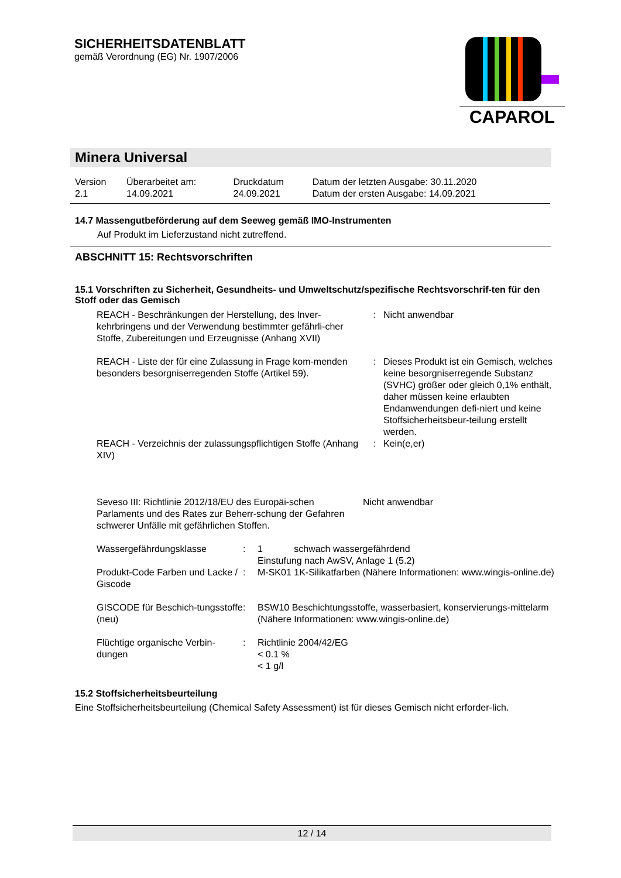SICHERHEITSDATENBLATT
gemäß Verordnung (EG) Nr. 1907/2006
CAPAROL
Minera Universal
| Version 2.1 | Überarbeitet am: 14.09.2021 | Druckdatum 24.09.2021 | Datum der letzten Ausgabe: 30.11.2020 Datum der ersten Ausgabe: 14.09.2021 |
14.7 Massengutbeförderung auf dem Seeweg gemäß IMO-Instrumenten
Auf Produkt im Lieferzustand nicht zutreffend.
ABSCHNITT 15: Rechtsvorschriften
15.1 Vorschriften zu Sicherheit, Gesundheits- und Umweltschutz/spezifische Rechtsvorschrif-ten für den Stoff oder das Gemisch
| REACH - Beschränkungen der Herstellung, des Inver-kehrbringens und der Verwendung bestimmter gefährli-cher Stoffe, Zubereitungen und Erzeugnisse (Anhang XVII) | : | Nicht anwendbar |
| REACH - Liste der für eine Zulassung in Frage kom-menden besonders besorgniserregenden Stoffe (Artikel 59). | : | Dieses Produkt ist ein Gemisch, welches keine besorgniserregende Substanz (SVHC) größer oder gleich 0,1% enthält, daher müssen keine erlaubten Endanwendungen defi-niert und keine Stoffsicherheitsbeur-teilung erstellt werden. |
| REACH - Verzeichnis der zulassungspflichtigen Stoffe (Anhang XIV) | : | Kein(e,er) |
| Seveso III: Richtlinie 2012/18/EU des Europäi-schen Parlaments und des Rates zur Beherr-schung der Gefahren schwerer Unfälle mit gefährlichen Stoffen. | Nicht anwendbar |
| Wassergefährdungsklasse | : | 1 schwach wassergefährdend Einstufung nach AwSV, Anlage 1 (5.2) |
| Produkt-Code Farben und Lacke / Giscode | : | M-SK01 1K-Silikatfarben (Nähere Informationen: www.wingis-online.de) |
| GISCODE für Beschich-tungsstoffe (neu) | : | BSW10 Beschichtungsstoffe, wasserbasiert, konservierungs-mittelarm (Nähere Informationen: www.wingis-online.de) |
| Flüchtige organische Verbin-dungen | : | Richtlinie 2004/42/EG < 0.1 % < 1 g/l |
15.2 Stoffsicherheitsbeurteilung
Eine Stoffsicherheitsbeurteilung (Chemical Safety Assessment) ist für dieses Gemisch nicht erforder-lich.
12 / 14